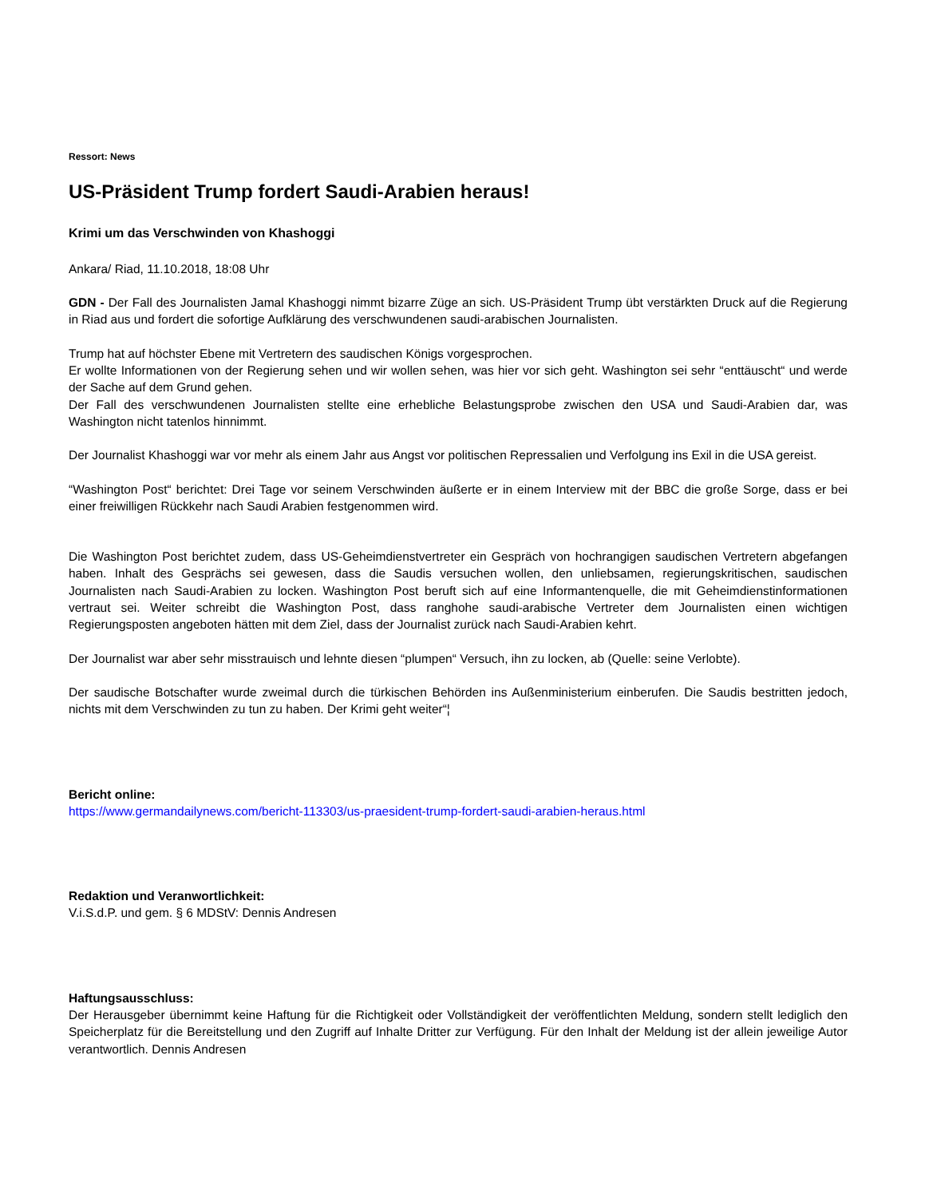Ressort: News
US-Präsident Trump fordert Saudi-Arabien heraus!
Krimi um das Verschwinden von Khashoggi
Ankara/ Riad, 11.10.2018, 18:08 Uhr
GDN - Der Fall des Journalisten Jamal Khashoggi nimmt bizarre Züge an sich. US-Präsident Trump übt verstärkten Druck auf die Regierung in Riad aus und fordert die sofortige Aufklärung des verschwundenen saudi-arabischen Journalisten.
Trump hat auf höchster Ebene mit Vertretern des saudischen Königs vorgesprochen.
Er wollte Informationen von der Regierung sehen und wir wollen sehen, was hier vor sich geht. Washington sei sehr “enttäuscht“ und werde der Sache auf dem Grund gehen.
Der Fall des verschwundenen Journalisten stellte eine erhebliche Belastungsprobe zwischen den USA und Saudi-Arabien dar, was Washington nicht tatenlos hinnimmt.
Der Journalist Khashoggi war vor mehr als einem Jahr aus Angst vor politischen Repressalien und Verfolgung ins Exil in die USA gereist.
“Washington Post“ berichtet: Drei Tage vor seinem Verschwinden äußerte er in einem Interview mit der BBC die große Sorge, dass er bei einer freiwilligen Rückkehr nach Saudi Arabien festgenommen wird.
Die Washington Post berichtet zudem, dass US-Geheimdienstvertreter ein Gespräch von hochrangigen saudischen Vertretern abgefangen haben. Inhalt des Gesprächs sei gewesen, dass die Saudis versuchen wollen, den unliebsamen, regierungskritischen, saudischen Journalisten nach Saudi-Arabien zu locken. Washington Post beruft sich auf eine Informantenquelle, die mit Geheimdienstinformationen vertraut sei. Weiter schreibt die Washington Post, dass ranghohe saudi-arabische Vertreter dem Journalisten einen wichtigen Regierungsposten angeboten hätten mit dem Ziel, dass der Journalist zurück nach Saudi-Arabien kehrt.
Der Journalist war aber sehr misstrauisch und lehnte diesen “plumpen“ Versuch, ihn zu locken, ab (Quelle: seine Verlobte).
Der saudische Botschafter wurde zweimal durch die türkischen Behörden ins Außenministerium einberufen. Die Saudis bestritten jedoch, nichts mit dem Verschwinden zu tun zu haben. Der Krimi geht weiter“¦
Bericht online:
https://www.germandailynews.com/bericht-113303/us-praesident-trump-fordert-saudi-arabien-heraus.html
Redaktion und Veranwortlichkeit:
V.i.S.d.P. und gem. § 6 MDStV: Dennis Andresen
Haftungsausschluss:
Der Herausgeber übernimmt keine Haftung für die Richtigkeit oder Vollständigkeit der veröffentlichten Meldung, sondern stellt lediglich den Speicherplatz für die Bereitstellung und den Zugriff auf Inhalte Dritter zur Verfügung. Für den Inhalt der Meldung ist der allein jeweilige Autor verantwortlich. Dennis Andresen